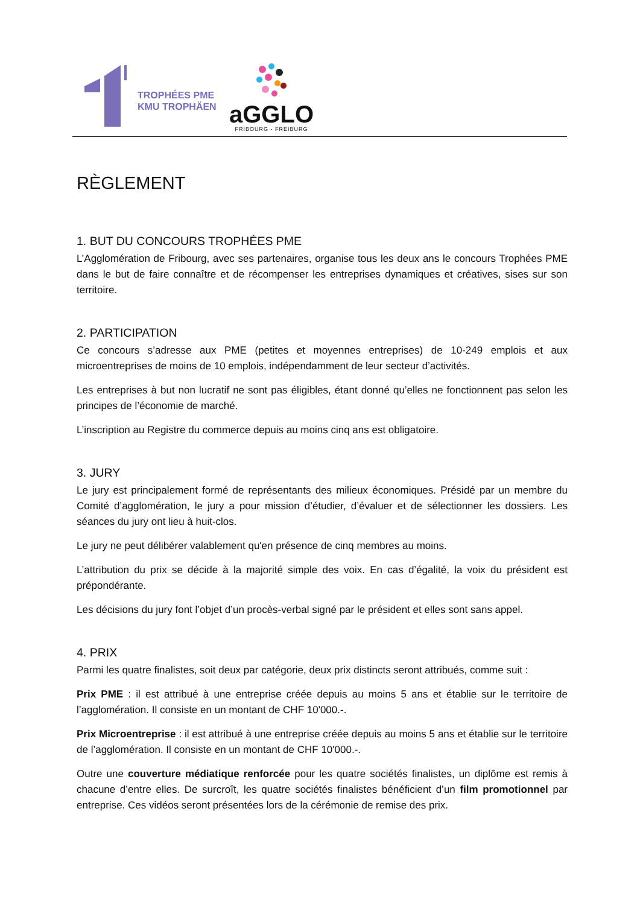TROPHÉES PME
KMU TROPHÄEN
aGGLO
FRIBOURG - FREIBURG
RÈGLEMENT
1. BUT DU CONCOURS TROPHÉES PME
L’Agglomération de Fribourg, avec ses partenaires, organise tous les deux ans le concours Trophées PME dans le but de faire connaître et de récompenser les entreprises dynamiques et créatives, sises sur son territoire.
2. PARTICIPATION
Ce concours s’adresse aux PME (petites et moyennes entreprises) de 10-249 emplois et aux microentreprises de moins de 10 emplois, indépendamment de leur secteur d’activités.
Les entreprises à but non lucratif ne sont pas éligibles, étant donné qu’elles ne fonctionnent pas selon les principes de l’économie de marché.
L’inscription au Registre du commerce depuis au moins cinq ans est obligatoire.
3. JURY
Le jury est principalement formé de représentants des milieux économiques. Présidé par un membre du Comité d’agglomération, le jury a pour mission d’étudier, d’évaluer et de sélectionner les dossiers. Les séances du jury ont lieu à huit-clos.
Le jury ne peut délibérer valablement qu'en présence de cinq membres au moins.
L’attribution du prix se décide à la majorité simple des voix. En cas d’égalité, la voix du président est prépondérante.
Les décisions du jury font l’objet d’un procès-verbal signé par le président et elles sont sans appel.
4. PRIX
Parmi les quatre finalistes, soit deux par catégorie, deux prix distincts seront attribués, comme suit :
Prix PME : il est attribué à une entreprise créée depuis au moins 5 ans et établie sur le territoire de l’agglomération. Il consiste en un montant de CHF 10'000.-.
Prix Microentreprise : il est attribué à une entreprise créée depuis au moins 5 ans et établie sur le territoire de l’agglomération. Il consiste en un montant de CHF 10'000.-.
Outre une couverture médiatique renforcée pour les quatre sociétés finalistes, un diplôme est remis à chacune d’entre elles. De surcroît, les quatre sociétés finalistes bénéficient d’un film promotionnel par entreprise. Ces vidéos seront présentées lors de la cérémonie de remise des prix.